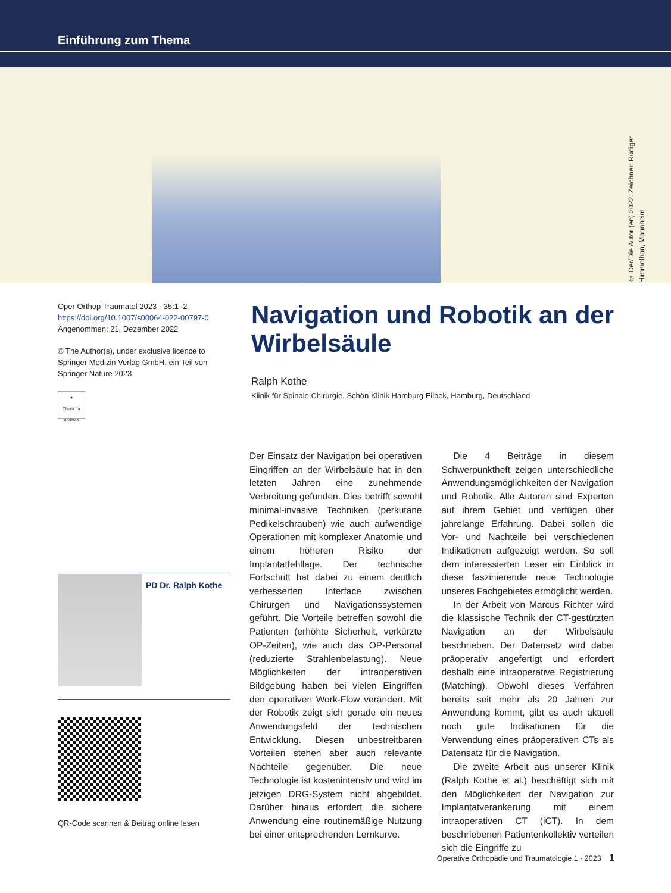Einführung zum Thema
© Der/Die Autor (en) 2022. Zeichner: Rüdiger Himmelhan, Mannheim
Oper Orthop Traumatol 2023 · 35:1–2
https://doi.org/10.1007/s00064-022-00797-0
Angenommen: 21. Dezember 2022
© The Author(s), under exclusive licence to Springer Medizin Verlag GmbH, ein Teil von Springer Nature 2023
●
Check for updates
Navigation und Robotik an der Wirbelsäule
Ralph Kothe
Klinik für Spinale Chirurgie, Schön Klinik Hamburg Eilbek, Hamburg, Deutschland
PD Dr. Ralph Kothe
QR-Code scannen & Beitrag online lesen
Der Einsatz der Navigation bei operativen Eingriffen an der Wirbelsäule hat in den letzten Jahren eine zunehmende Verbreitung gefunden. Dies betrifft sowohl minimal-invasive Techniken (perkutane Pedikelschrauben) wie auch aufwendige Operationen mit komplexer Anatomie und einem höheren Risiko der Implantatfehllage. Der technische Fortschritt hat dabei zu einem deutlich verbesserten Interface zwischen Chirurgen und Navigationssystemen geführt. Die Vorteile betreffen sowohl die Patienten (erhöhte Sicherheit, verkürzte OP-Zeiten), wie auch das OP-Personal (reduzierte Strahlenbelastung). Neue Möglichkeiten der intraoperativen Bildgebung haben bei vielen Eingriffen den operativen Work-Flow verändert. Mit der Robotik zeigt sich gerade ein neues Anwendungsfeld der technischen Entwicklung. Diesen unbestreitbaren Vorteilen stehen aber auch relevante Nachteile gegenüber. Die neue Technologie ist kostenintensiv und wird im jetzigen DRG-System nicht abgebildet. Darüber hinaus erfordert die sichere Anwendung eine routinemäßige Nutzung bei einer entsprechenden Lernkurve.
Die 4 Beiträge in diesem Schwerpunktheft zeigen unterschiedliche Anwendungsmöglichkeiten der Navigation und Robotik. Alle Autoren sind Experten auf ihrem Gebiet und verfügen über jahrelange Erfahrung. Dabei sollen die Vor- und Nachteile bei verschiedenen Indikationen aufgezeigt werden. So soll dem interessierten Leser ein Einblick in diese faszinierende neue Technologie unseres Fachgebietes ermöglicht werden.
In der Arbeit von Marcus Richter wird die klassische Technik der CT-gestützten Navigation an der Wirbelsäule beschrieben. Der Datensatz wird dabei präoperativ angefertigt und erfordert deshalb eine intraoperative Registrierung (Matching). Obwohl dieses Verfahren bereits seit mehr als 20 Jahren zur Anwendung kommt, gibt es auch aktuell noch gute Indikationen für die Verwendung eines präoperativen CTs als Datensatz für die Navigation.
Die zweite Arbeit aus unserer Klinik (Ralph Kothe et al.) beschäftigt sich mit den Möglichkeiten der Navigation zur Implantatverankerung mit einem intraoperativen CT (iCT). In dem beschriebenen Patientenkollektiv verteilen sich die Eingriffe zu
Operative Orthopädie und Traumatologie 1 · 2023 1